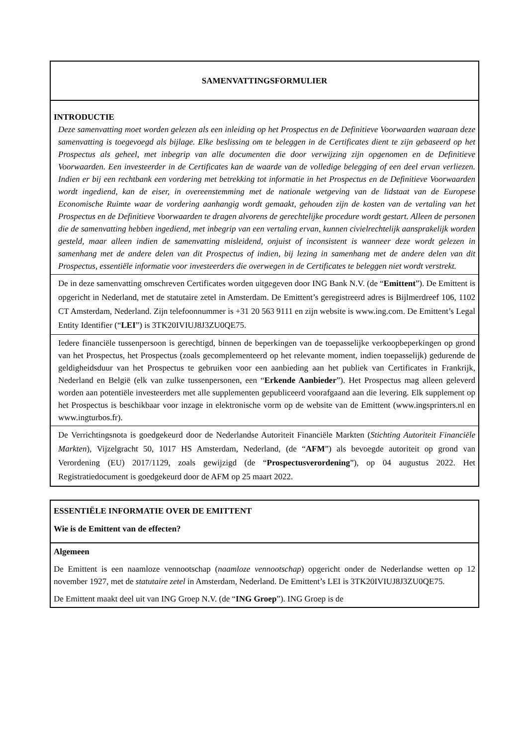SAMENVATTINGSFORMULIER
INTRODUCTIE
Deze samenvatting moet worden gelezen als een inleiding op het Prospectus en de Definitieve Voorwaarden waaraan deze samenvatting is toegevoegd als bijlage. Elke beslissing om te beleggen in de Certificates dient te zijn gebaseerd op het Prospectus als geheel, met inbegrip van alle documenten die door verwijzing zijn opgenomen en de Definitieve Voorwaarden. Een investeerder in de Certificates kan de waarde van de volledige belegging of een deel ervan verliezen. Indien er bij een rechtbank een vordering met betrekking tot informatie in het Prospectus en de Definitieve Voorwaarden wordt ingediend, kan de eiser, in overeenstemming met de nationale wetgeving van de lidstaat van de Europese Economische Ruimte waar de vordering aanhangig wordt gemaakt, gehouden zijn de kosten van de vertaling van het Prospectus en de Definitieve Voorwaarden te dragen alvorens de gerechtelijke procedure wordt gestart. Alleen de personen die de samenvatting hebben ingediend, met inbegrip van een vertaling ervan, kunnen civielrechtelijk aansprakelijk worden gesteld, maar alleen indien de samenvatting misleidend, onjuist of inconsistent is wanneer deze wordt gelezen in samenhang met de andere delen van dit Prospectus of indien, bij lezing in samenhang met de andere delen van dit Prospectus, essentiële informatie voor investeerders die overwegen in de Certificates te beleggen niet wordt verstrekt.
De in deze samenvatting omschreven Certificates worden uitgegeven door ING Bank N.V. (de “Emittent”). De Emittent is opgericht in Nederland, met de statutaire zetel in Amsterdam. De Emittent’s geregistreerd adres is Bijlmerdreef 106, 1102 CT Amsterdam, Nederland. Zijn telefoonnummer is +31 20 563 9111 en zijn website is www.ing.com. De Emittent’s Legal Entity Identifier (“LEI”) is 3TK20IVIUJ8J3ZU0QE75.
Iedere financiële tussenpersoon is gerechtigd, binnen de beperkingen van de toepasselijke verkoopbeperkingen op grond van het Prospectus, het Prospectus (zoals gecomplementeerd op het relevante moment, indien toepasselijk) gedurende de geldigheidsduur van het Prospectus te gebruiken voor een aanbieding aan het publiek van Certificates in Frankrijk, Nederland en België (elk van zulke tussenpersonen, een “Erkende Aanbieder”). Het Prospectus mag alleen geleverd worden aan potentiële investeerders met alle supplementen gepubliceerd voorafgaand aan die levering. Elk supplement op het Prospectus is beschikbaar voor inzage in elektronische vorm op de website van de Emittent (www.ingsprinters.nl en www.ingturbos.fr).
De Verrichtingsnota is goedgekeurd door de Nederlandse Autoriteit Financiële Markten (Stichting Autoriteit Financiële Markten), Vijzelgracht 50, 1017 HS Amsterdam, Nederland, (de “AFM”) als bevoegde autoriteit op grond van Verordening (EU) 2017/1129, zoals gewijzigd (de “Prospectusverordening”), op 04 augustus 2022. Het Registratiedocument is goedgekeurd door de AFM op 25 maart 2022.
ESSENTIËLE INFORMATIE OVER DE EMITTENT
Wie is de Emittent van de effecten?
Algemeen
De Emittent is een naamloze vennootschap (naamloze vennootschap) opgericht onder de Nederlandse wetten op 12 november 1927, met de statutaire zetel in Amsterdam, Nederland. De Emittent’s LEI is 3TK20IVIUJ8J3ZU0QE75.
De Emittent maakt deel uit van ING Groep N.V. (de “ING Groep”). ING Groep is de